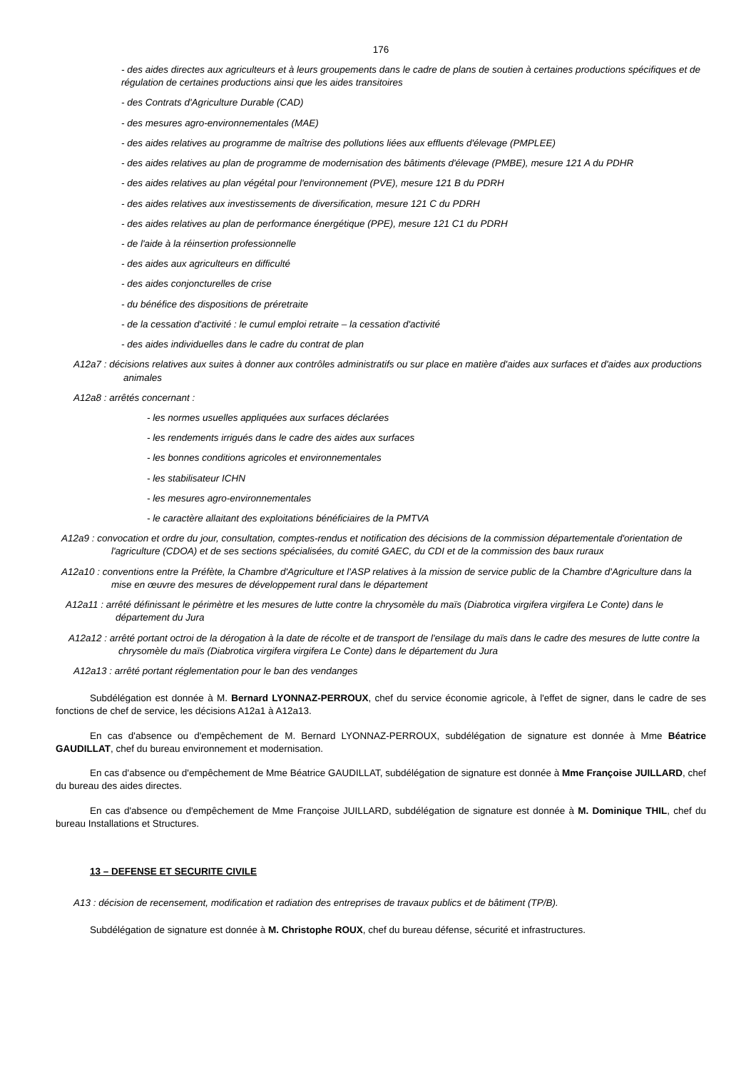176
- des aides directes aux agriculteurs et à leurs groupements dans le cadre de plans de soutien à certaines productions spécifiques et de régulation de certaines productions ainsi que les aides transitoires
- des Contrats d'Agriculture Durable (CAD)
- des mesures agro-environnementales (MAE)
- des aides relatives au programme de maîtrise des pollutions liées aux effluents d'élevage (PMPLEE)
- des aides relatives au plan de programme de modernisation des bâtiments d'élevage (PMBE), mesure 121 A du PDHR
- des aides relatives au plan végétal pour l'environnement (PVE), mesure 121 B du PDRH
- des aides relatives aux investissements de diversification, mesure 121 C du PDRH
- des aides relatives au plan de performance énergétique (PPE), mesure 121 C1 du PDRH
- de l'aide à la réinsertion professionnelle
- des aides aux agriculteurs en difficulté
- des aides conjoncturelles de crise
- du bénéfice des dispositions de préretraite
- de la cessation d'activité : le cumul emploi retraite – la cessation d'activité
- des aides individuelles dans le cadre du contrat de plan
A12a7 : décisions relatives aux suites à donner aux contrôles administratifs ou sur place en matière d'aides aux surfaces et d'aides aux productions animales
A12a8 : arrêtés concernant :
- les normes usuelles appliquées aux surfaces déclarées
- les rendements irrigués dans le cadre des aides aux surfaces
- les bonnes conditions agricoles et environnementales
- les stabilisateur ICHN
- les mesures agro-environnementales
- le caractère allaitant des exploitations bénéficiaires de la PMTVA
A12a9 : convocation et ordre du jour, consultation, comptes-rendus et notification des décisions de la commission départementale d'orientation de l'agriculture (CDOA) et de ses sections spécialisées, du comité GAEC, du CDI et de la commission des baux ruraux
A12a10 : conventions entre la Préfète, la Chambre d'Agriculture et l'ASP relatives à la mission de service public de la Chambre d'Agriculture dans la mise en œuvre des mesures de développement rural dans le département
A12a11 : arrêté définissant le périmètre et les mesures de lutte contre la chrysomèle du maïs (Diabrotica virgifera virgifera Le Conte) dans le département du Jura
A12a12 : arrêté portant octroi de la dérogation à la date de récolte et de transport de l'ensilage du maïs dans le cadre des mesures de lutte contre la chrysomèle du maïs (Diabrotica virgifera virgifera Le Conte) dans le département du Jura
A12a13 : arrêté portant réglementation pour le ban des vendanges
Subdélégation est donnée à M. Bernard LYONNAZ-PERROUX, chef du service économie agricole, à l'effet de signer, dans le cadre de ses fonctions de chef de service, les décisions A12a1 à A12a13.
En cas d'absence ou d'empêchement de M. Bernard LYONNAZ-PERROUX, subdélégation de signature est donnée à Mme Béatrice GAUDILLAT, chef du bureau environnement et modernisation.
En cas d'absence ou d'empêchement de Mme Béatrice GAUDILLAT, subdélégation de signature est donnée à Mme Françoise JUILLARD, chef du bureau des aides directes.
En cas d'absence ou d'empêchement de Mme Françoise JUILLARD, subdélégation de signature est donnée à M. Dominique THIL, chef du bureau Installations et Structures.
13 – DEFENSE ET SECURITE CIVILE
A13 : décision de recensement, modification et radiation des entreprises de travaux publics et de bâtiment (TP/B).
Subdélégation de signature est donnée à M. Christophe ROUX, chef du bureau défense, sécurité et infrastructures.